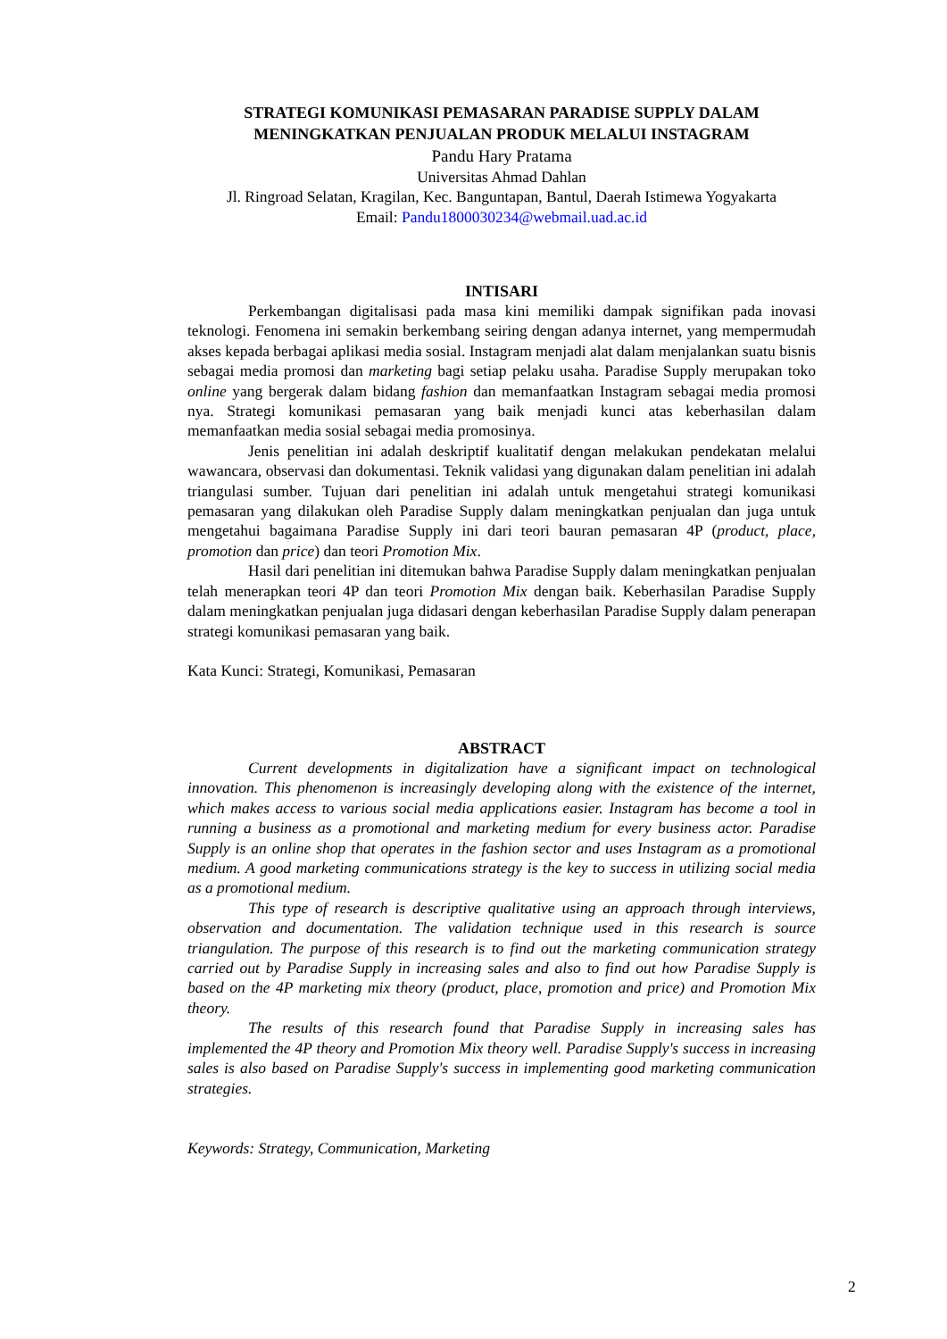STRATEGI KOMUNIKASI PEMASARAN PARADISE SUPPLY DALAM
MENINGKATKAN PENJUALAN PRODUK MELALUI INSTAGRAM
Pandu Hary Pratama
Universitas Ahmad Dahlan
Jl. Ringroad Selatan, Kragilan, Kec. Banguntapan, Bantul, Daerah Istimewa Yogyakarta
Email: Pandu1800030234@webmail.uad.ac.id
INTISARI
Perkembangan digitalisasi pada masa kini memiliki dampak signifikan pada inovasi teknologi. Fenomena ini semakin berkembang seiring dengan adanya internet, yang mempermudah akses kepada berbagai aplikasi media sosial. Instagram menjadi alat dalam menjalankan suatu bisnis sebagai media promosi dan marketing bagi setiap pelaku usaha. Paradise Supply merupakan toko online yang bergerak dalam bidang fashion dan memanfaatkan Instagram sebagai media promosi nya. Strategi komunikasi pemasaran yang baik menjadi kunci atas keberhasilan dalam memanfaatkan media sosial sebagai media promosinya.
Jenis penelitian ini adalah deskriptif kualitatif dengan melakukan pendekatan melalui wawancara, observasi dan dokumentasi. Teknik validasi yang digunakan dalam penelitian ini adalah triangulasi sumber. Tujuan dari penelitian ini adalah untuk mengetahui strategi komunikasi pemasaran yang dilakukan oleh Paradise Supply dalam meningkatkan penjualan dan juga untuk mengetahui bagaimana Paradise Supply ini dari teori bauran pemasaran 4P (product, place, promotion dan price) dan teori Promotion Mix.
Hasil dari penelitian ini ditemukan bahwa Paradise Supply dalam meningkatkan penjualan telah menerapkan teori 4P dan teori Promotion Mix dengan baik. Keberhasilan Paradise Supply dalam meningkatkan penjualan juga didasari dengan keberhasilan Paradise Supply dalam penerapan strategi komunikasi pemasaran yang baik.
Kata Kunci: Strategi, Komunikasi, Pemasaran
ABSTRACT
Current developments in digitalization have a significant impact on technological innovation. This phenomenon is increasingly developing along with the existence of the internet, which makes access to various social media applications easier. Instagram has become a tool in running a business as a promotional and marketing medium for every business actor. Paradise Supply is an online shop that operates in the fashion sector and uses Instagram as a promotional medium. A good marketing communications strategy is the key to success in utilizing social media as a promotional medium.
This type of research is descriptive qualitative using an approach through interviews, observation and documentation. The validation technique used in this research is source triangulation. The purpose of this research is to find out the marketing communication strategy carried out by Paradise Supply in increasing sales and also to find out how Paradise Supply is based on the 4P marketing mix theory (product, place, promotion and price) and Promotion Mix theory.
The results of this research found that Paradise Supply in increasing sales has implemented the 4P theory and Promotion Mix theory well. Paradise Supply's success in increasing sales is also based on Paradise Supply's success in implementing good marketing communication strategies.
Keywords: Strategy, Communication, Marketing
2